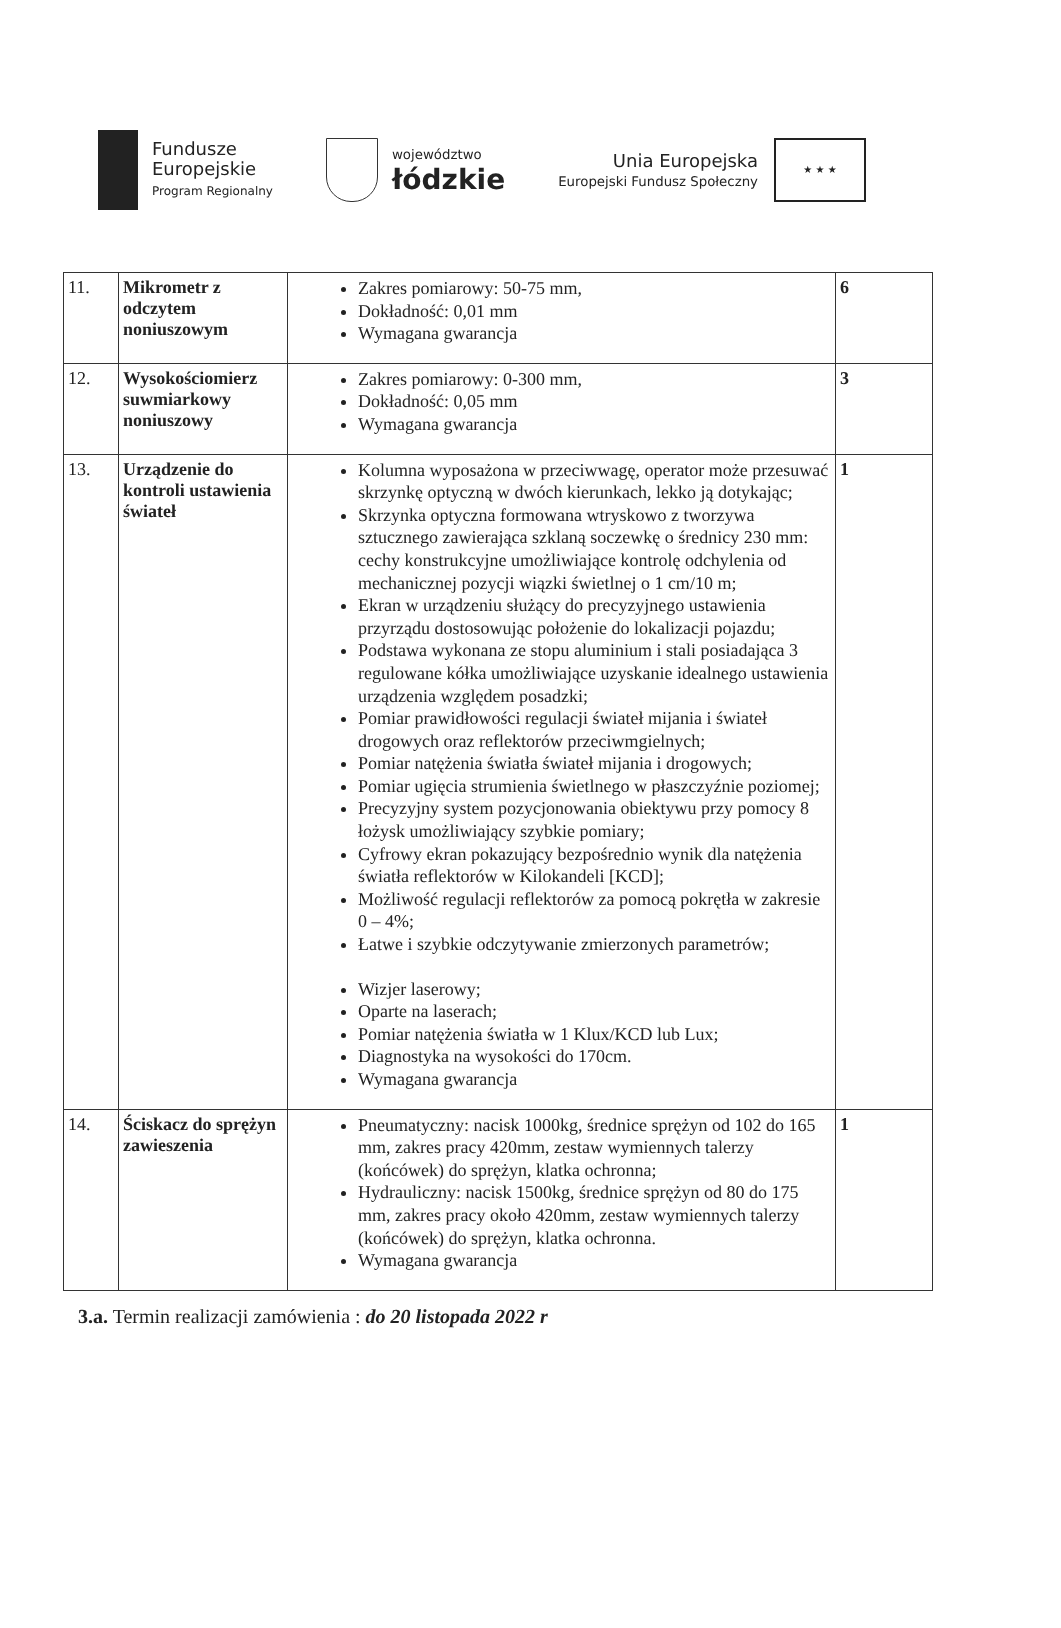Fundusze
Europejskie
Program Regionalny
województwo
łódzkie
Unia Europejska
Europejski Fundusz Społeczny
★ ★ ★
| 11. | Mikrometr z odczytem noniuszowym | Zakres pomiarowy: 50-75 mm, Dokładność: 0,01 mm Wymagana gwarancja | 6 |
| 12. | Wysokościomierz suwmiarkowy noniuszowy | Zakres pomiarowy: 0-300 mm, Dokładność: 0,05 mm Wymagana gwarancja | 3 |
| 13. | Urządzenie do kontroli ustawienia świateł | Kolumna wyposażona w przeciwwagę, operator może przesuwać skrzynkę optyczną w dwóch kierunkach, lekko ją dotykając; Skrzynka optyczna formowana wtryskowo z tworzywa sztucznego zawierająca szklaną soczewkę o średnicy 230 mm: cechy konstrukcyjne umożliwiające kontrolę odchylenia od mechanicznej pozycji wiązki świetlnej o 1 cm/10 m; Ekran w urządzeniu służący do precyzyjnego ustawienia przyrządu dostosowując położenie do lokalizacji pojazdu; Podstawa wykonana ze stopu aluminium i stali posiadająca 3 regulowane kółka umożliwiające uzyskanie idealnego ustawienia urządzenia względem posadzki; Pomiar prawidłowości regulacji świateł mijania i świateł drogowych oraz reflektorów przeciwmgielnych; Pomiar natężenia światła świateł mijania i drogowych; Pomiar ugięcia strumienia świetlnego w płaszczyźnie poziomej; Precyzyjny system pozycjonowania obiektywu przy pomocy 8 łożysk umożliwiający szybkie pomiary; Cyfrowy ekran pokazujący bezpośrednio wynik dla natężenia światła reflektorów w Kilokandeli [KCD]; Możliwość regulacji reflektorów za pomocą pokrętła w zakresie 0 – 4%; Łatwe i szybkie odczytywanie zmierzonych parametrów; Wizjer laserowy; Oparte na laserach; Pomiar natężenia światła w 1 Klux/KCD lub Lux; Diagnostyka na wysokości do 170cm. Wymagana gwarancja | 1 |
| 14. | Ściskacz do sprężyn zawieszenia | Pneumatyczny: nacisk 1000kg, średnice sprężyn od 102 do 165 mm, zakres pracy 420mm, zestaw wymiennych talerzy (końcówek) do sprężyn, klatka ochronna; Hydrauliczny: nacisk 1500kg, średnice sprężyn od 80 do 175 mm, zakres pracy około 420mm, zestaw wymiennych talerzy (końcówek) do sprężyn, klatka ochronna. Wymagana gwarancja | 1 |
3.a. Termin realizacji zamówienia : do 20 listopada 2022 r